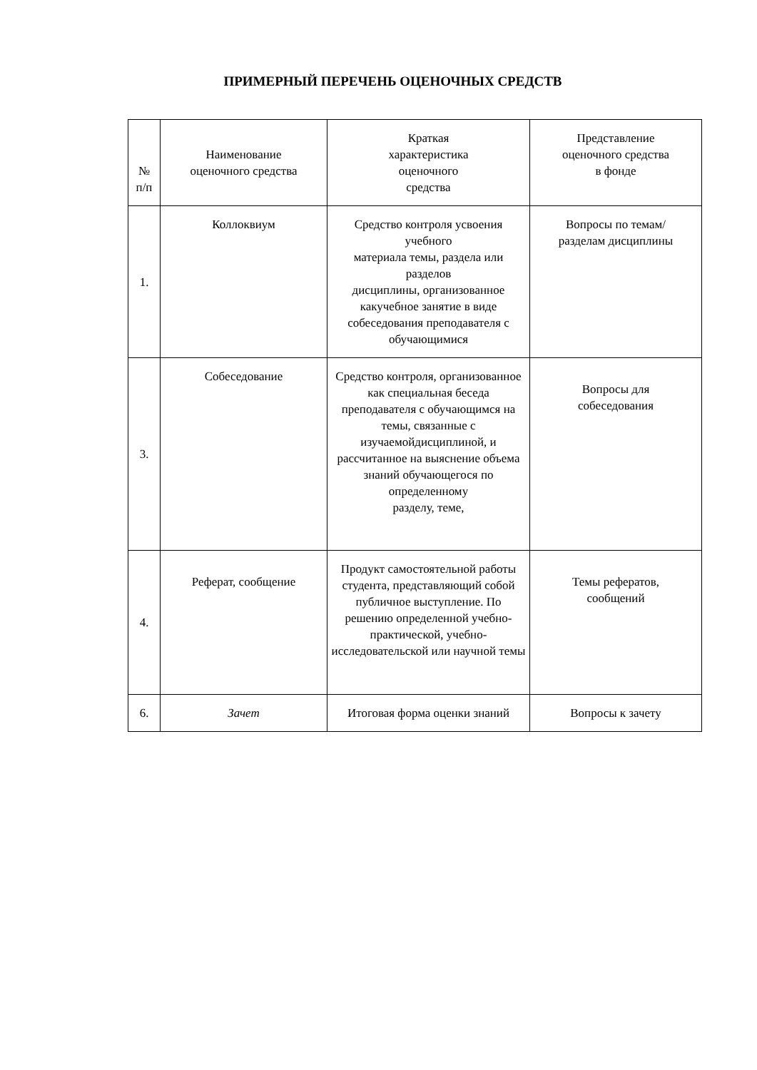ПРИМЕРНЫЙ ПЕРЕЧЕНЬ ОЦЕНОЧНЫХ СРЕДСТВ
| № п/п | Наименование оценочного средства | Краткая характеристика оценочного средства | Представление оценочного средства в фонде |
| --- | --- | --- | --- |
| 1. | Коллоквиум | Средство контроля усвоения учебного материала темы, раздела или разделов дисциплины, организованное какучебное занятие в виде собеседования преподавателя с обучающимися | Вопросы по темам/ разделам дисциплины |
| 3. | Собеседование | Средство контроля, организованное как специальная беседа преподавателя с обучающимся на темы, связанные с изучаемойдисциплиной, и рассчитанное на выяснение объема знаний обучающегося по определенному разделу, теме, | Вопросы для собеседования |
| 4. | Реферат, сообщение | Продукт самостоятельной работы студента, представляющий собой публичное выступление. По решению определенной учебно-практической, учебно-исследовательской или научной темы | Темы рефератов, сообщений |
| 6. | Зачет | Итоговая форма оценки знаний | Вопросы к зачету |